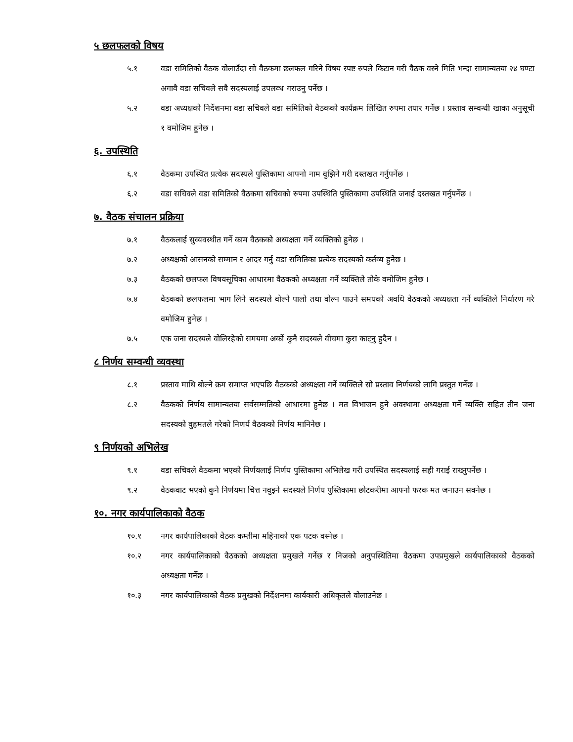५ छलफलको विषय
५.१ वडा समितिको वैठक वोलाउँदा सो वैठकमा छलफल गरिने विषय स्पष्ट रुपले किटान गरी वैठक वस्ने मिति भन्दा सामान्यतया २४ घण्टा अगावै वडा सचिवले सवै सदस्यलाई उपलव्ध गराउनु पर्नेछ ।
५.२ वडा अध्यक्षको निर्देशनमा वडा सचिवले वडा समितिको वैठकको कार्यक्रम लिखित रुपमा तयार गर्नेछ । प्रस्ताव सम्वन्धी खाका अनुसूची १ वमोजिम हुनेछ ।
६. उपस्थिति
६.१ वैठकमा उपस्थित प्रत्येक सदस्यले पुस्तिकामा आफ्नो नाम वुझिने गरी दस्तखत गर्नुपर्नेछ ।
६.२ वडा सचिवले वडा समितिको वैठकमा सचिवको रुपमा उपस्थिति पुस्तिकामा उपस्थिति जनाई दस्तखत गर्नुपर्नेछ ।
७. वैठक संचालन प्रक्रिया
७.१ वैठकलाई सुव्यवस्थीत गर्ने काम वैठकको अध्यक्षता गर्ने व्यक्तिको हुनेछ ।
७.२ अध्यक्षको आसनको सम्मान र आदर गर्नु वडा समितिका प्रत्येक सदस्यको कर्तव्य हुनेछ ।
७.३ वैठकको छलफल विषयसूचिका आधारमा वैठकको अध्यक्षता गर्ने व्यक्तिले तोके वमोजिम हुनेछ ।
७.४ वैठकको छलफलमा भाग लिने सदस्यले वोल्ने पालो तथा वोल्न पाउने समयको अवधि वैठकको अध्यक्षता गर्ने व्यक्तिले निर्धारण गरे वमोजिम हुनेछ ।
७.५ एक जना सदस्यले वोलिरहेको समयमा अर्को कुनै सदस्यले वीचमा कुरा काट्नु हुदैन ।
८ निर्णय सम्वन्धी व्यवस्था
८.१ प्रस्ताव माथि बोल्ने क्रम समाप्त भएपछि वैठकको अध्यक्षता गर्ने व्यक्तिले सो प्रस्ताव निर्णयको लागि प्रस्तुत गर्नेछ ।
८.२ वैठकको निर्णय सामान्यतया सर्वसम्मतिको आधारमा हुनेछ । मत विभाजन हुने अवस्थामा अध्यक्षता गर्ने व्यक्ति सहित तीन जना सदस्यको वुहमतले गरेको निणर्य वैठकको निर्णय मानिनेछ ।
९ निर्णयको अभिलेख
९.१ वडा सचिवले वैठकमा भएको निर्णयलाई निर्णय पुस्तिकामा अभिलेख गरी उपस्थित सदस्यलाई सही गराई राख्नुपर्नेछ ।
९.२ वैठकवाट भएको कुनै निर्णयमा चित्त नवुझ्ने सदस्यले निर्णय पुस्तिकामा छोटकरीमा आफ्नो फरक मत जनाउन सक्नेछ ।
१०. नगर कार्यपालिकाको वैठक
१०.१ नगर कार्यपालिकाको वैठक कम्तीमा महिनाको एक पटक वस्नेछ ।
१०.२ नगर कार्यपालिकाको वैठकको अध्यक्षता प्रमुखले गर्नेछ र निजको अनुपस्थितिमा वैठकमा उपप्रमुखले कार्यपालिकाको वैठकको अध्यक्षता गर्नेछ ।
१०.३ नगर कार्यपालिकाको वैठक प्रमुखको निर्देशनमा कार्यकारी अधिकृतले वोलाउनेछ ।